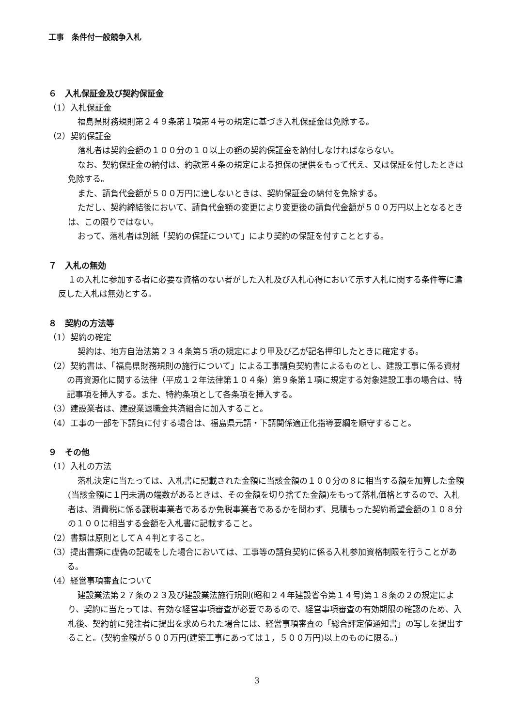工事　条件付一般競争入札
６　入札保証金及び契約保証金
（1）入札保証金
福島県財務規則第２４９条第１項第４号の規定に基づき入札保証金は免除する。
（2）契約保証金
落札者は契約金額の１００分の１０以上の額の契約保証金を納付しなければならない。
なお、契約保証金の納付は、約款第４条の規定による担保の提供をもって代え、又は保証を付したときは免除する。
また、請負代金額が５００万円に達しないときは、契約保証金の納付を免除する。
ただし、契約締結後において、請負代金額の変更により変更後の請負代金額が５００万円以上となるときは、この限りではない。
おって、落札者は別紙「契約の保証について」により契約の保証を付すこととする。
７　入札の無効
１の入札に参加する者に必要な資格のない者がした入札及び入札心得において示す入札に関する条件等に違反した入札は無効とする。
８　契約の方法等
（1）契約の確定
契約は、地方自治法第２３４条第５項の規定により甲及び乙が記名押印したときに確定する。
（2）契約書は、「福島県財務規則の施行について」による工事請負契約書によるものとし、建設工事に係る資材の再資源化に関する法律（平成１２年法律第１０４条）第９条第１項に規定する対象建設工事の場合は、特記事項を挿入する。また、特約条項として各条項を挿入する。
（3）建設業者は、建設業退職金共済組合に加入すること。
（4）工事の一部を下請負に付する場合は、福島県元請・下請関係適正化指導要綱を順守すること。
９　その他
（1）入札の方法
落札決定に当たっては、入札書に記載された金額に当該金額の１００分の８に相当する額を加算した金額(当該金額に１円未満の端数があるときは、その金額を切り捨てた金額)をもって落札価格とするので、入札者は、消費税に係る課税事業者であるか免税事業者であるかを問わず、見積もった契約希望金額の１０８分の１００に相当する金額を入札書に記載すること。
（2）書類は原則としてＡ４判とすること。
（3）提出書類に虚偽の記載をした場合においては、工事等の請負契約に係る入札参加資格制限を行うことがある。
（4）経営事項審査について
建設業法第２７条の２３及び建設業法施行規則(昭和２４年建設省令第１４号)第１８条の２の規定により、契約に当たっては、有効な経営事項審査が必要であるので、経営事項審査の有効期限の確認のため、入札後、契約前に発注者に提出を求められた場合には、経営事項審査の「総合評定値通知書」の写しを提出すること。(契約金額が５００万円(建築工事にあっては１，５００万円)以上のものに限る。)
3